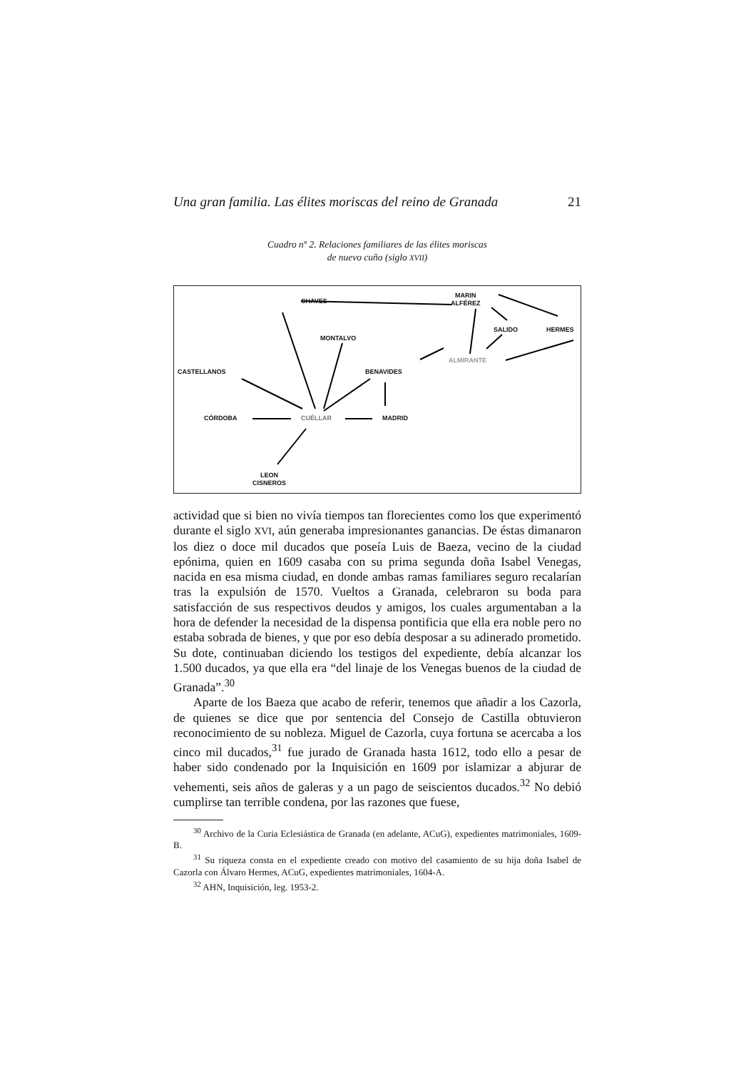Una gran familia. Las élites moriscas del reino de Granada 21
Cuadro nº 2. Relaciones familiares de las élites moriscas
de nuevo cuño (siglo XVII)
CHAVES
MARIN
ALFÉREZ
SALIDO HERMES
MONTALVO
ALMIRANTE
CASTELLANOS BENAVIDES
CÓRDOBA CUÉLLAR MADRID
LEON
CISNEROS
actividad que si bien no vivía tiempos tan florecientes como los que experimentó durante el siglo XVI, aún generaba impresionantes ganancias. De éstas dimanaron los diez o doce mil ducados que poseía Luis de Baeza, vecino de la ciudad epónima, quien en 1609 casaba con su prima segunda doña Isabel Venegas, nacida en esa misma ciudad, en donde ambas ramas familiares seguro recalarían tras la expulsión de 1570. Vueltos a Granada, celebraron su boda para satisfacción de sus respectivos deudos y amigos, los cuales argumentaban a la hora de defender la necesidad de la dispensa pontificia que ella era noble pero no estaba sobrada de bienes, y que por eso debía desposar a su adinerado prometido. Su dote, continuaban diciendo los testigos del expediente, debía alcanzar los 1.500 ducados, ya que ella era “del linaje de los Venegas buenos de la ciudad de Granada”.<sup>30</sup>
Aparte de los Baeza que acabo de referir, tenemos que añadir a los Cazorla, de quienes se dice que por sentencia del Consejo de Castilla obtuvieron reconocimiento de su nobleza. Miguel de Cazorla, cuya fortuna se acercaba a los cinco mil ducados,<sup>31</sup> fue jurado de Granada hasta 1612, todo ello a pesar de haber sido condenado por la Inquisición en 1609 por islamizar a abjurar de vehementi, seis años de galeras y a un pago de seiscientos ducados.<sup>32</sup> No debió cumplirse tan terrible condena, por las razones que fuese,
<sup>30</sup> Archivo de la Curia Eclesiástica de Granada (en adelante, ACuG), expedientes matrimoniales, 1609-B.
<sup>31</sup> Su riqueza consta en el expediente creado con motivo del casamiento de su hija doña Isabel de Cazorla con Álvaro Hermes, ACuG, expedientes matrimoniales, 1604-A.
<sup>32</sup> AHN, Inquisición, leg. 1953-2.